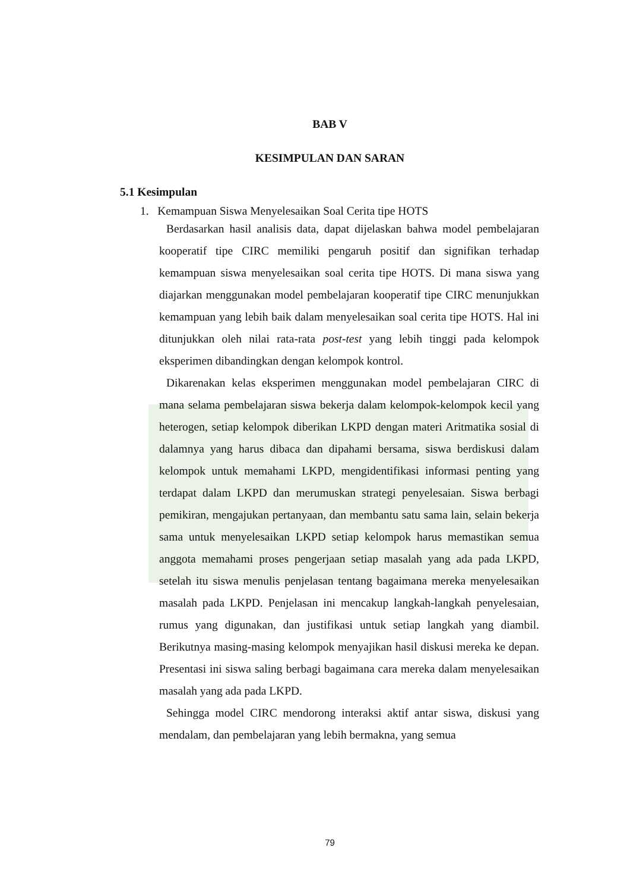BAB V
KESIMPULAN DAN SARAN
5.1 Kesimpulan
1. Kemampuan Siswa Menyelesaikan Soal Cerita tipe HOTS
Berdasarkan hasil analisis data, dapat dijelaskan bahwa model pembelajaran kooperatif tipe CIRC memiliki pengaruh positif dan signifikan terhadap kemampuan siswa menyelesaikan soal cerita tipe HOTS. Di mana siswa yang diajarkan menggunakan model pembelajaran kooperatif tipe CIRC menunjukkan kemampuan yang lebih baik dalam menyelesaikan soal cerita tipe HOTS. Hal ini ditunjukkan oleh nilai rata-rata post-test yang lebih tinggi pada kelompok eksperimen dibandingkan dengan kelompok kontrol.
Dikarenakan kelas eksperimen menggunakan model pembelajaran CIRC di mana selama pembelajaran siswa bekerja dalam kelompok-kelompok kecil yang heterogen, setiap kelompok diberikan LKPD dengan materi Aritmatika sosial di dalamnya yang harus dibaca dan dipahami bersama, siswa berdiskusi dalam kelompok untuk memahami LKPD, mengidentifikasi informasi penting yang terdapat dalam LKPD dan merumuskan strategi penyelesaian. Siswa berbagi pemikiran, mengajukan pertanyaan, dan membantu satu sama lain, selain bekerja sama untuk menyelesaikan LKPD setiap kelompok harus memastikan semua anggota memahami proses pengerjaan setiap masalah yang ada pada LKPD, setelah itu siswa menulis penjelasan tentang bagaimana mereka menyelesaikan masalah pada LKPD. Penjelasan ini mencakup langkah-langkah penyelesaian, rumus yang digunakan, dan justifikasi untuk setiap langkah yang diambil. Berikutnya masing-masing kelompok menyajikan hasil diskusi mereka ke depan. Presentasi ini siswa saling berbagi bagaimana cara mereka dalam menyelesaikan masalah yang ada pada LKPD.
Sehingga model CIRC mendorong interaksi aktif antar siswa, diskusi yang mendalam, dan pembelajaran yang lebih bermakna, yang semua
79